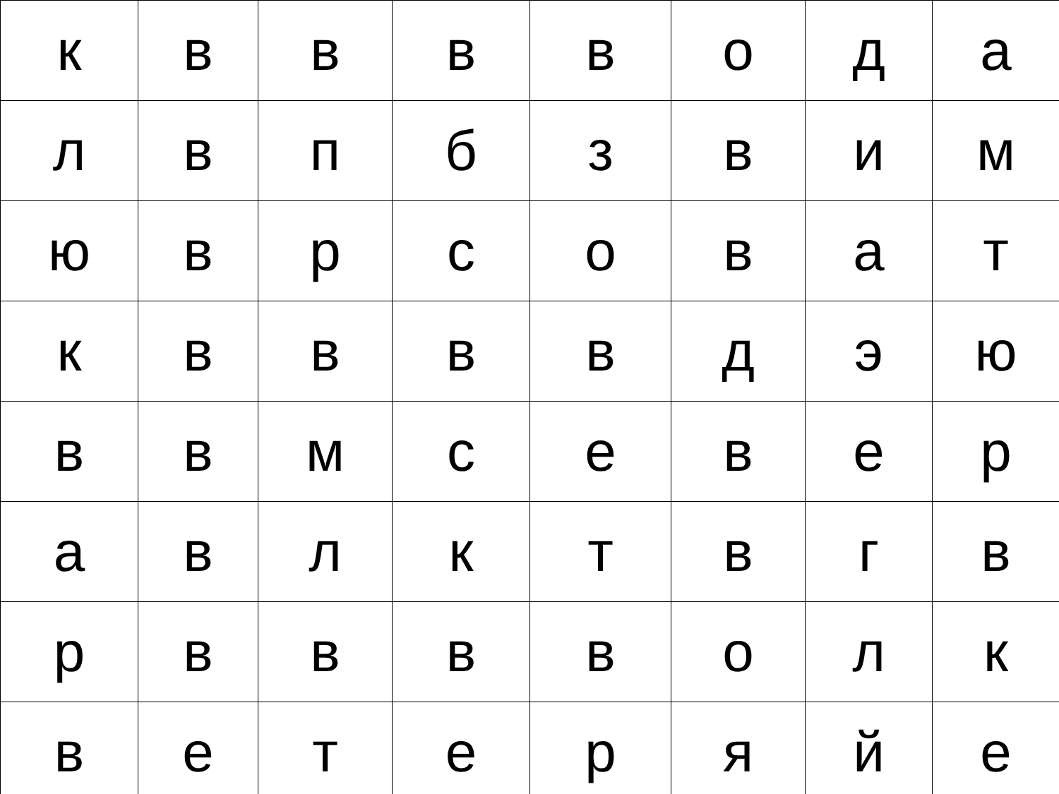| к | в | в | в | в | о | д | а |
| л | в | п | б | з | в | и | м |
| ю | в | р | с | о | в | а | т |
| к | в | в | в | в | д | э | ю |
| в | в | м | с | е | в | е | р |
| а | в | л | к | т | в | г | в |
| р | в | в | в | в | о | л | к |
| в | е | т | е | р | я | й | е |